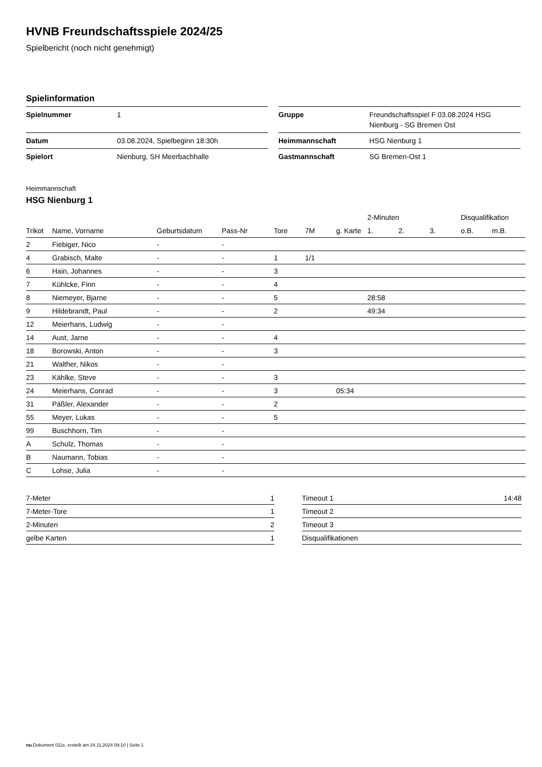HVNB Freundschaftsspiele 2024/25
Spielbericht (noch nicht genehmigt)
Spielinformation
| Spielnummer | 1 |
| Datum | 03.08.2024, Spielbeginn 18:30h |
| Spielort | Nienburg, SH Meerbachhalle |
| Gruppe | Freundschaftsspiel F 03.08.2024 HSG Nienburg - SG Bremen Ost |
| Heimmannschaft | HSG Nienburg 1 |
| Gastmannschaft | SG Bremen-Ost 1 |
Heimmannschaft
HSG Nienburg 1
| | | | | | | | 2-Minuten | | | Disqualifikation | |
| --- | --- | --- | --- | --- | --- | --- | --- | --- | --- | --- | --- |
| Trikot | Name, Vorname | Geburtsdatum | Pass-Nr | Tore | 7M | g. Karte | 1. | 2. | 3. | o.B. | m.B. |
| 2 | Fiebiger, Nico | - | - | | | | | | | | |
| 4 | Grabisch, Malte | - | - | 1 | 1/1 | | | | | | |
| 6 | Hain, Johannes | - | - | 3 | | | | | | | |
| 7 | Kühlcke, Finn | - | - | 4 | | | | | | | |
| 8 | Niemeyer, Bjarne | - | - | 5 | | | 28:58 | | | | |
| 9 | Hildebrandt, Paul | - | - | 2 | | | 49:34 | | | | |
| 12 | Meierhans, Ludwig | - | - | | | | | | | | |
| 14 | Aust, Jarne | - | - | 4 | | | | | | | |
| 18 | Borowski, Anton | - | - | 3 | | | | | | | |
| 21 | Walther, Nikos | - | - | | | | | | | | |
| 23 | Kählke, Steve | - | - | 3 | | | | | | | |
| 24 | Meierhans, Conrad | - | - | 3 | | 05:34 | | | | | |
| 31 | Päßler, Alexander | - | - | 2 | | | | | | | |
| 55 | Meyer, Lukas | - | - | 5 | | | | | | | |
| 99 | Buschhorn, Tim | - | - | | | | | | | | |
| A | Schulz, Thomas | - | - | | | | | | | | |
| B | Naumann, Tobias | - | - | | | | | | | | |
| C | Lohse, Julia | - | - | | | | | | | | |
| 7-Meter | 1 |
| 7-Meter-Tore | 1 |
| 2-Minuten | 2 |
| gelbe Karten | 1 |
| Timeout 1 | 14:48 |
| Timeout 2 | |
| Timeout 3 | |
| Disqualifikationen | |
nu.Dokument 011e, erstellt am 24.11.2024 09:10 | Seite 1